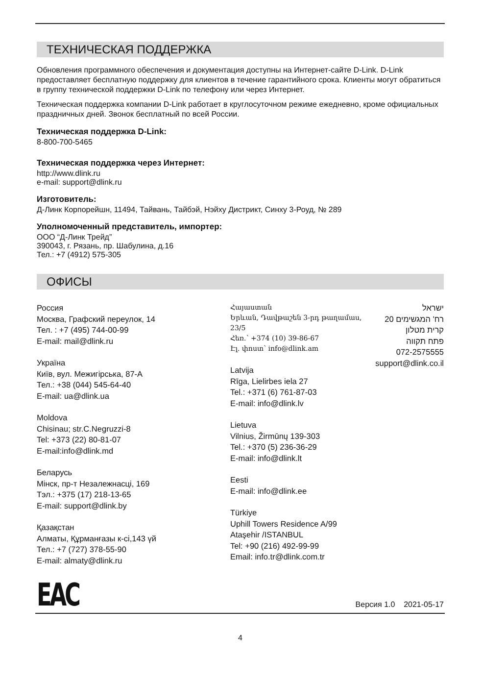ТЕХНИЧЕСКАЯ ПОДДЕРЖКА
Обновления программного обеспечения и документация доступны на Интернет-сайте D-Link. D-Link предоставляет бесплатную поддержку для клиентов в течение гарантийного срока. Клиенты могут обратиться в группу технической поддержки D-Link по телефону или через Интернет.
Техническая поддержка компании D-Link работает в круглосуточном режиме ежедневно, кроме официальных праздничных дней. Звонок бесплатный по всей России.
Техническая поддержка D-Link:
8-800-700-5465
Техническая поддержка через Интернет:
http://www.dlink.ru
e-mail: support@dlink.ru
Изготовитель:
Д-Линк Корпорейшн, 11494, Тайвань, Тайбэй, Нэйху Дистрикт, Синху 3-Роуд, № 289
Уполномоченный представитель, импортер:
ООО “Д-Линк Трейд”
390043, г. Рязань, пр. Шабулина, д.16
Тел.: +7 (4912) 575-305
ОФИСЫ
Россия
Москва, Графский переулок, 14
Тел. : +7 (495) 744-00-99
E-mail: mail@dlink.ru
Україна
Київ, вул. Межигірська, 87-А
Тел.: +38 (044) 545-64-40
E-mail: ua@dlink.ua
Moldova
Chisinau; str.C.Negruzzi-8
Tel: +373 (22) 80-81-07
E-mail:info@dlink.md
Беларусь
Мінск, пр-т Незалежнасці, 169
Тэл.: +375 (17) 218-13-65
E-mail: support@dlink.by
Қазақстан
Алматы, Құрманғазы к-сі,143 үй
Тел.: +7 (727) 378-55-90
E-mail: almaty@dlink.ru
Հայաստան
Երևան, Դավթաշեն 3-րդ թաղամաս, 23/5
Հեռ.՝ +374 (10) 39-86-67
Էլ. փոստ՝ info@dlink.am
Latvija
Rīga, Lielirbes iela 27
Tel.: +371 (6) 761-87-03
E-mail: info@dlink.lv
Lietuva
Vilnius, Žirmūnų 139-303
Tel.: +370 (5) 236-36-29
E-mail: info@dlink.lt
Eesti
E-mail: info@dlink.ee
Türkiye
Uphill Towers Residence A/99
Ataşehir /ISTANBUL
Tel: +90 (216) 492-99-99
Email: info.tr@dlink.com.tr
ישראל
רח' המגשימים 20
קרית מטלון
פתח תקווה
072-2575555
support@dlink.co.il
EAC
Версия 1.0 2021-05-17
4